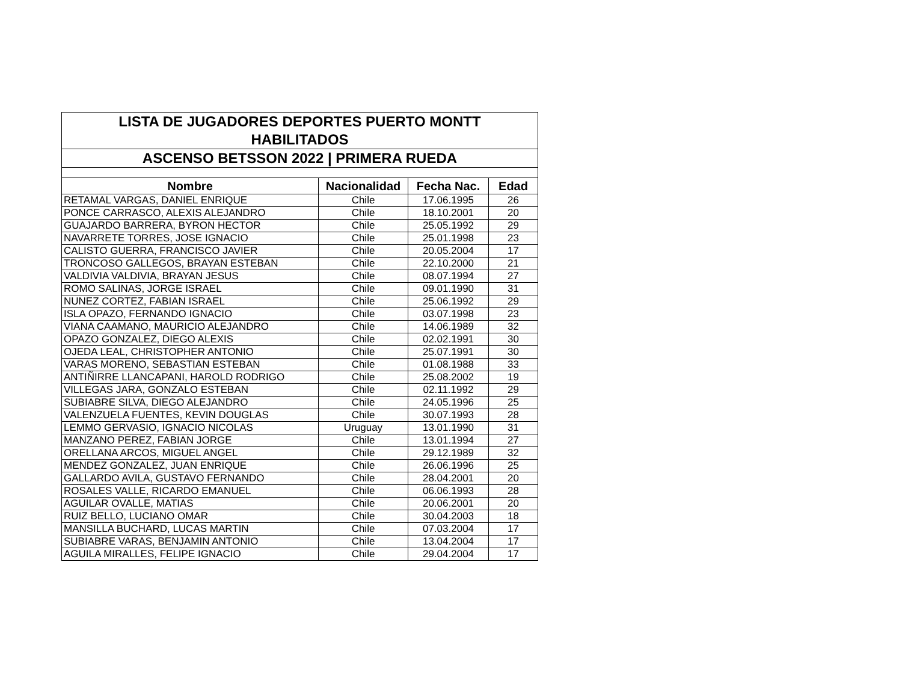| LISTA DE JUGADORES DEPORTES PUERTO MONTT HABILITADOS | | | |
| ASCENSO BETSSON 2022 / PRIMERA RUEDA | | | |
| Nombre | Nacionalidad | Fecha Nac. | Edad |
| RETAMAL VARGAS, DANIEL ENRIQUE | Chile | 17.06.1995 | 26 |
| PONCE CARRASCO, ALEXIS ALEJANDRO | Chile | 18.10.2001 | 20 |
| GUAJARDO BARRERA, BYRON HECTOR | Chile | 25.05.1992 | 29 |
| NAVARRETE TORRES, JOSE IGNACIO | Chile | 25.01.1998 | 23 |
| CALISTO GUERRA, FRANCISCO JAVIER | Chile | 20.05.2004 | 17 |
| TRONCOSO GALLEGOS, BRAYAN ESTEBAN | Chile | 22.10.2000 | 21 |
| VALDIVIA VALDIVIA, BRAYAN JESUS | Chile | 08.07.1994 | 27 |
| ROMO SALINAS, JORGE ISRAEL | Chile | 09.01.1990 | 31 |
| NUNEZ CORTEZ, FABIAN ISRAEL | Chile | 25.06.1992 | 29 |
| ISLA OPAZO, FERNANDO IGNACIO | Chile | 03.07.1998 | 23 |
| VIANA CAAMANO, MAURICIO ALEJANDRO | Chile | 14.06.1989 | 32 |
| OPAZO GONZALEZ, DIEGO ALEXIS | Chile | 02.02.1991 | 30 |
| OJEDA LEAL, CHRISTOPHER ANTONIO | Chile | 25.07.1991 | 30 |
| VARAS MORENO, SEBASTIAN ESTEBAN | Chile | 01.08.1988 | 33 |
| ANTIÑIRRE LLANCAPANI, HAROLD RODRIGO | Chile | 25.08.2002 | 19 |
| VILLEGAS JARA, GONZALO ESTEBAN | Chile | 02.11.1992 | 29 |
| SUBIABRE SILVA, DIEGO ALEJANDRO | Chile | 24.05.1996 | 25 |
| VALENZUELA FUENTES, KEVIN DOUGLAS | Chile | 30.07.1993 | 28 |
| LEMMO GERVASIO, IGNACIO NICOLAS | Uruguay | 13.01.1990 | 31 |
| MANZANO PEREZ, FABIAN JORGE | Chile | 13.01.1994 | 27 |
| ORELLANA ARCOS, MIGUEL ANGEL | Chile | 29.12.1989 | 32 |
| MENDEZ GONZALEZ, JUAN ENRIQUE | Chile | 26.06.1996 | 25 |
| GALLARDO AVILA, GUSTAVO FERNANDO | Chile | 28.04.2001 | 20 |
| ROSALES VALLE, RICARDO EMANUEL | Chile | 06.06.1993 | 28 |
| AGUILAR OVALLE, MATIAS | Chile | 20.06.2001 | 20 |
| RUIZ BELLO, LUCIANO OMAR | Chile | 30.04.2003 | 18 |
| MANSILLA BUCHARD, LUCAS MARTIN | Chile | 07.03.2004 | 17 |
| SUBIABRE VARAS, BENJAMIN ANTONIO | Chile | 13.04.2004 | 17 |
| AGUILA MIRALLES, FELIPE IGNACIO | Chile | 29.04.2004 | 17 |